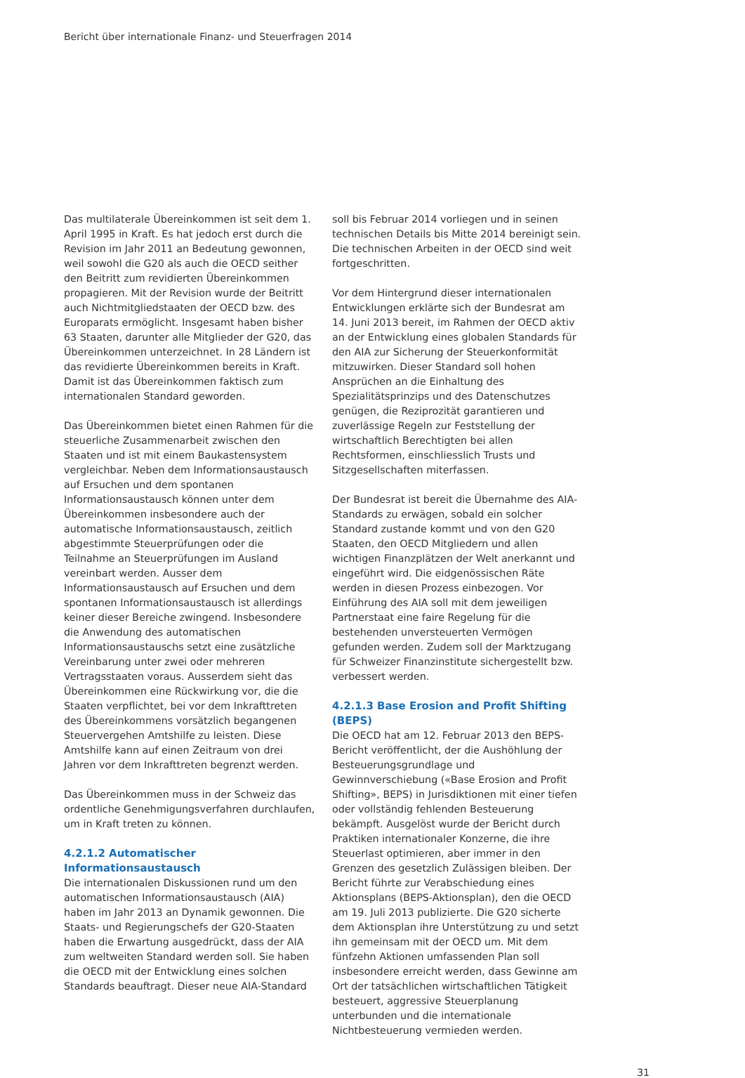Bericht über internationale Finanz- und Steuerfragen 2014
Das multilaterale Übereinkommen ist seit dem 1. April 1995 in Kraft. Es hat jedoch erst durch die Revision im Jahr 2011 an Bedeutung gewonnen, weil sowohl die G20 als auch die OECD seither den Beitritt zum revidierten Übereinkommen propagieren. Mit der Revision wurde der Beitritt auch Nichtmitgliedstaaten der OECD bzw. des Europarats ermöglicht. Insgesamt haben bisher 63 Staaten, darunter alle Mitglieder der G20, das Übereinkommen unterzeichnet. In 28 Ländern ist das revidierte Übereinkommen bereits in Kraft. Damit ist das Übereinkommen faktisch zum internationalen Standard geworden.
Das Übereinkommen bietet einen Rahmen für die steuerliche Zusammenarbeit zwischen den Staaten und ist mit einem Baukastensystem vergleichbar. Neben dem Informationsaustausch auf Ersuchen und dem spontanen Informationsaustausch können unter dem Übereinkommen insbesondere auch der automatische Informationsaustausch, zeitlich abgestimmte Steuerprüfungen oder die Teilnahme an Steuerprüfungen im Ausland vereinbart werden. Ausser dem Informationsaustausch auf Ersuchen und dem spontanen Informationsaustausch ist allerdings keiner dieser Bereiche zwingend. Insbesondere die Anwendung des automatischen Informationsaustauschs setzt eine zusätzliche Vereinbarung unter zwei oder mehreren Vertragsstaaten voraus. Ausserdem sieht das Übereinkommen eine Rückwirkung vor, die die Staaten verpflichtet, bei vor dem Inkrafttreten des Übereinkommens vorsätzlich begangenen Steuervergehen Amtshilfe zu leisten. Diese Amtshilfe kann auf einen Zeitraum von drei Jahren vor dem Inkrafttreten begrenzt werden.
Das Übereinkommen muss in der Schweiz das ordentliche Genehmigungsverfahren durchlaufen, um in Kraft treten zu können.
4.2.1.2 Automatischer Informationsaustausch
Die internationalen Diskussionen rund um den automatischen Informationsaustausch (AIA) haben im Jahr 2013 an Dynamik gewonnen. Die Staats- und Regierungschefs der G20-Staaten haben die Erwartung ausgedrückt, dass der AIA zum weltweiten Standard werden soll. Sie haben die OECD mit der Entwicklung eines solchen Standards beauftragt. Dieser neue AIA-Standard
soll bis Februar 2014 vorliegen und in seinen technischen Details bis Mitte 2014 bereinigt sein. Die technischen Arbeiten in der OECD sind weit fortgeschritten.
Vor dem Hintergrund dieser internationalen Entwicklungen erklärte sich der Bundesrat am 14. Juni 2013 bereit, im Rahmen der OECD aktiv an der Entwicklung eines globalen Standards für den AIA zur Sicherung der Steuerkonformität mitzuwirken. Dieser Standard soll hohen Ansprüchen an die Einhaltung des Spezialitätsprinzips und des Datenschutzes genügen, die Reziprozität garantieren und zuverlässige Regeln zur Feststellung der wirtschaftlich Berechtigten bei allen Rechtsformen, einschliesslich Trusts und Sitzgesellschaften miterfassen.
Der Bundesrat ist bereit die Übernahme des AIA-Standards zu erwägen, sobald ein solcher Standard zustande kommt und von den G20 Staaten, den OECD Mitgliedern und allen wichtigen Finanzplätzen der Welt anerkannt und eingeführt wird. Die eidgenössischen Räte werden in diesen Prozess einbezogen. Vor Einführung des AIA soll mit dem jeweiligen Partnerstaat eine faire Regelung für die bestehenden unversteuerten Vermögen gefunden werden. Zudem soll der Marktzugang für Schweizer Finanzinstitute sichergestellt bzw. verbessert werden.
4.2.1.3 Base Erosion and Profit Shifting (BEPS)
Die OECD hat am 12. Februar 2013 den BEPS-Bericht veröffentlicht, der die Aushöhlung der Besteuerungsgrundlage und Gewinnverschiebung («Base Erosion and Profit Shifting», BEPS) in Jurisdiktionen mit einer tiefen oder vollständig fehlenden Besteuerung bekämpft. Ausgelöst wurde der Bericht durch Praktiken internationaler Konzerne, die ihre Steuerlast optimieren, aber immer in den Grenzen des gesetzlich Zulässigen bleiben. Der Bericht führte zur Verabschiedung eines Aktionsplans (BEPS-Aktionsplan), den die OECD am 19. Juli 2013 publizierte. Die G20 sicherte dem Aktionsplan ihre Unterstützung zu und setzt ihn gemeinsam mit der OECD um. Mit dem fünfzehn Aktionen umfassenden Plan soll insbesondere erreicht werden, dass Gewinne am Ort der tatsächlichen wirtschaftlichen Tätigkeit besteuert, aggressive Steuerplanung unterbunden und die internationale Nichtbesteuerung vermieden werden.
31